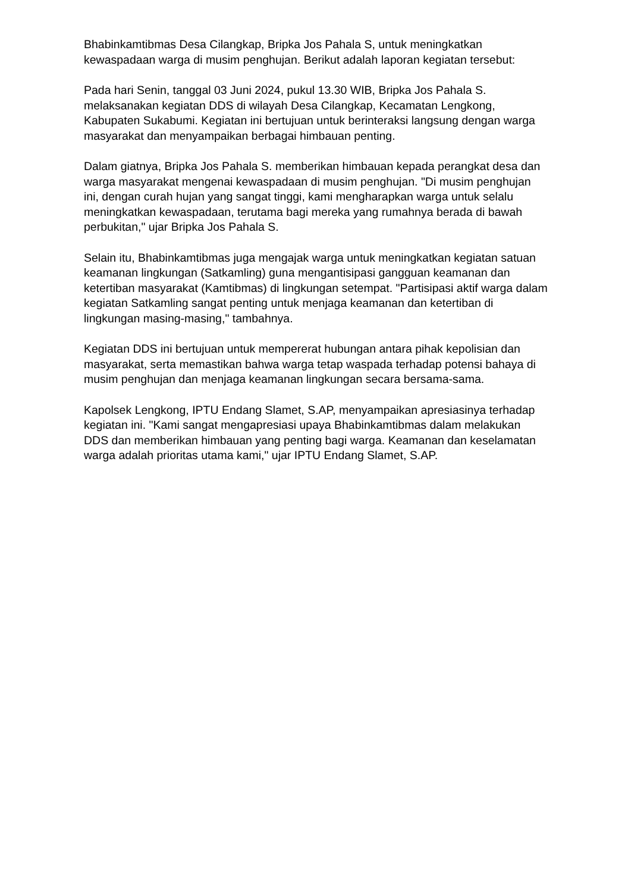Bhabinkamtibmas Desa Cilangkap, Bripka Jos Pahala S, untuk meningkatkan kewaspadaan warga di musim penghujan. Berikut adalah laporan kegiatan tersebut:
Pada hari Senin, tanggal 03 Juni 2024, pukul 13.30 WIB, Bripka Jos Pahala S. melaksanakan kegiatan DDS di wilayah Desa Cilangkap, Kecamatan Lengkong, Kabupaten Sukabumi. Kegiatan ini bertujuan untuk berinteraksi langsung dengan warga masyarakat dan menyampaikan berbagai himbauan penting.
Dalam giatnya, Bripka Jos Pahala S. memberikan himbauan kepada perangkat desa dan warga masyarakat mengenai kewaspadaan di musim penghujan. "Di musim penghujan ini, dengan curah hujan yang sangat tinggi, kami mengharapkan warga untuk selalu meningkatkan kewaspadaan, terutama bagi mereka yang rumahnya berada di bawah perbukitan," ujar Bripka Jos Pahala S.
Selain itu, Bhabinkamtibmas juga mengajak warga untuk meningkatkan kegiatan satuan keamanan lingkungan (Satkamling) guna mengantisipasi gangguan keamanan dan ketertiban masyarakat (Kamtibmas) di lingkungan setempat. "Partisipasi aktif warga dalam kegiatan Satkamling sangat penting untuk menjaga keamanan dan ketertiban di lingkungan masing-masing," tambahnya.
Kegiatan DDS ini bertujuan untuk mempererat hubungan antara pihak kepolisian dan masyarakat, serta memastikan bahwa warga tetap waspada terhadap potensi bahaya di musim penghujan dan menjaga keamanan lingkungan secara bersama-sama.
Kapolsek Lengkong, IPTU Endang Slamet, S.AP, menyampaikan apresiasinya terhadap kegiatan ini. "Kami sangat mengapresiasi upaya Bhabinkamtibmas dalam melakukan DDS dan memberikan himbauan yang penting bagi warga. Keamanan dan keselamatan warga adalah prioritas utama kami," ujar IPTU Endang Slamet, S.AP.